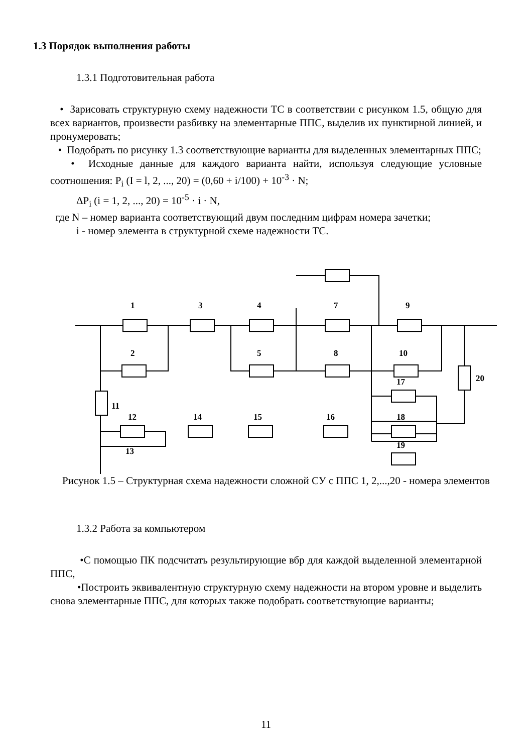1.3 Порядок выполнения работы
1.3.1 Подготовительная работа
• Зарисовать структурную схему надежности ТС в соответствии с рисунком 1.5, общую для всех вариантов, произвести разбивку на элементарные ППС, выделив их пунктирной линией, и пронумеровать;
• Подобрать по рисунку 1.3 соответствующие варианты для выделенных элементарных ППС;
• Исходные данные для каждого варианта найти, используя следующие условные соотношения: P<sub>i</sub> (I = l, 2, ..., 20) = (0,60 + i/100) + 10<sup>-3</sup> · N;
ΔP<sub>i</sub> (i = 1, 2, ..., 20) = 10<sup>-5</sup> · i · N,
где N – номер варианта соответствующий двум последним цифрам номера зачетки;
i - номер элемента в структурной схеме надежности ТС.
1
2
3
4
5
7
8
9
10
20
11
12
14
15
16
17
18
19
13
Рисунок 1.5 – Структурная схема надежности сложной СУ с ППС 1, 2,...,20 - номера элементов
1.3.2 Работа за компьютером
•С помощью ПК подсчитать результирующие вбр для каждой выделенной элементарной ППС,
•Построить эквивалентную структурную схему надежности на втором уровне и выделить снова элементарные ППС, для которых также подобрать соответствующие варианты;
11